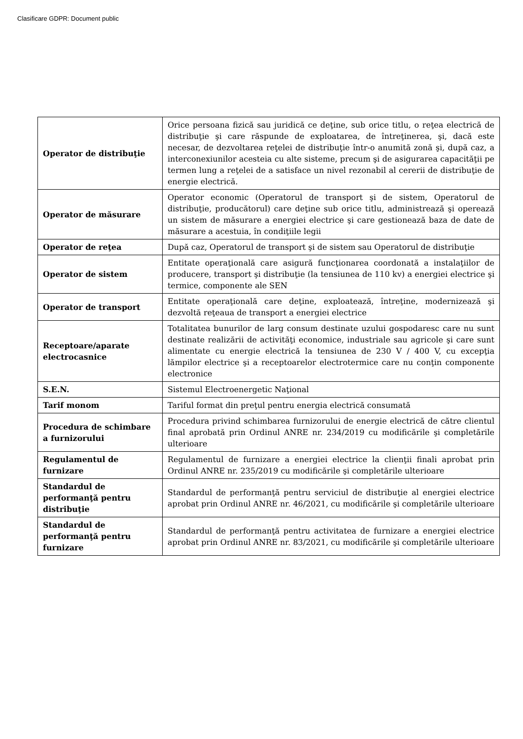Clasificare GDPR: Document public
| Operator de distribuţie | Orice persoana fizică sau juridică ce deţine, sub orice titlu, o reţea electrică de distribuţie şi care răspunde de exploatarea, de întreţinerea, şi, dacă este necesar, de dezvoltarea reţelei de distribuţie într-o anumită zonă şi, după caz, a interconexiunilor acesteia cu alte sisteme, precum şi de asigurarea capacităţii pe termen lung a reţelei de a satisface un nivel rezonabil al cererii de distribuţie de energie electrică. |
| Operator de măsurare | Operator economic (Operatorul de transport şi de sistem, Operatorul de distribuţie, producătorul) care deţine sub orice titlu, administrează şi operează un sistem de măsurare a energiei electrice şi care gestionează baza de date de măsurare a acestuia, în condiţiile legii |
| Operator de reţea | După caz, Operatorul de transport şi de sistem sau Operatorul de distribuţie |
| Operator de sistem | Entitate operaţională care asigură funcţionarea coordonată a instalaţiilor de producere, transport şi distribuţie (la tensiunea de 110 kv) a energiei electrice şi termice, componente ale SEN |
| Operator de transport | Entitate operaţională care deţine, exploatează, întreţine, modernizează şi dezvoltă reţeaua de transport a energiei electrice |
| Receptoare/aparate electrocasnice | Totalitatea bunurilor de larg consum destinate uzului gospodaresc care nu sunt destinate realizării de activităţi economice, industriale sau agricole şi care sunt alimentate cu energie electrică la tensiunea de 230 V / 400 V, cu excepţia lămpilor electrice şi a receptoarelor electrotermice care nu conţin componente electronice |
| S.E.N. | Sistemul Electroenergetic Naţional |
| Tarif monom | Tariful format din preţul pentru energia electrică consumată |
| Procedura de schimbare a furnizorului | Procedura privind schimbarea furnizorului de energie electrică de către clientul final aprobată prin Ordinul ANRE nr. 234/2019 cu modificările şi completările ulterioare |
| Regulamentul de furnizare | Regulamentul de furnizare a energiei electrice la clienţii finali aprobat prin Ordinul ANRE nr. 235/2019 cu modificările şi completările ulterioare |
| Standardul de performanţă pentru distribuţie | Standardul de performanţă pentru serviciul de distribuţie al energiei electrice aprobat prin Ordinul ANRE nr. 46/2021, cu modificările şi completările ulterioare |
| Standardul de performanţă pentru furnizare | Standardul de performanţă pentru activitatea de furnizare a energiei electrice aprobat prin Ordinul ANRE nr. 83/2021, cu modificările şi completările ulterioare |